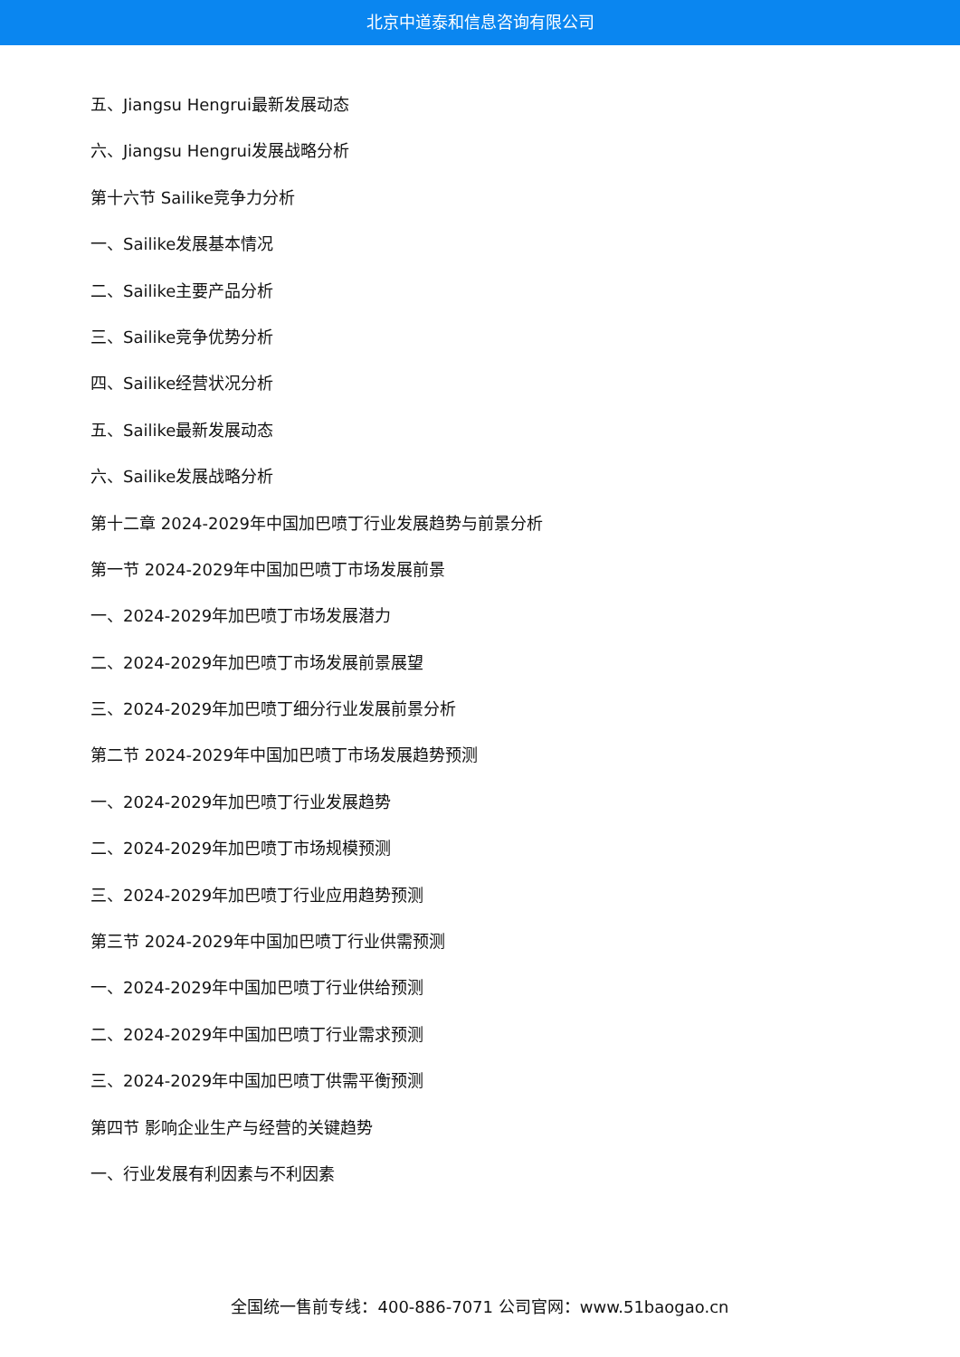北京中道泰和信息咨询有限公司
五、Jiangsu Hengrui最新发展动态
六、Jiangsu Hengrui发展战略分析
第十六节 Sailike竞争力分析
一、Sailike发展基本情况
二、Sailike主要产品分析
三、Sailike竞争优势分析
四、Sailike经营状况分析
五、Sailike最新发展动态
六、Sailike发展战略分析
第十二章 2024-2029年中国加巴喷丁行业发展趋势与前景分析
第一节 2024-2029年中国加巴喷丁市场发展前景
一、2024-2029年加巴喷丁市场发展潜力
二、2024-2029年加巴喷丁市场发展前景展望
三、2024-2029年加巴喷丁细分行业发展前景分析
第二节 2024-2029年中国加巴喷丁市场发展趋势预测
一、2024-2029年加巴喷丁行业发展趋势
二、2024-2029年加巴喷丁市场规模预测
三、2024-2029年加巴喷丁行业应用趋势预测
第三节 2024-2029年中国加巴喷丁行业供需预测
一、2024-2029年中国加巴喷丁行业供给预测
二、2024-2029年中国加巴喷丁行业需求预测
三、2024-2029年中国加巴喷丁供需平衡预测
第四节 影响企业生产与经营的关键趋势
一、行业发展有利因素与不利因素
全国统一售前专线：400-886-7071 公司官网：www.51baogao.cn